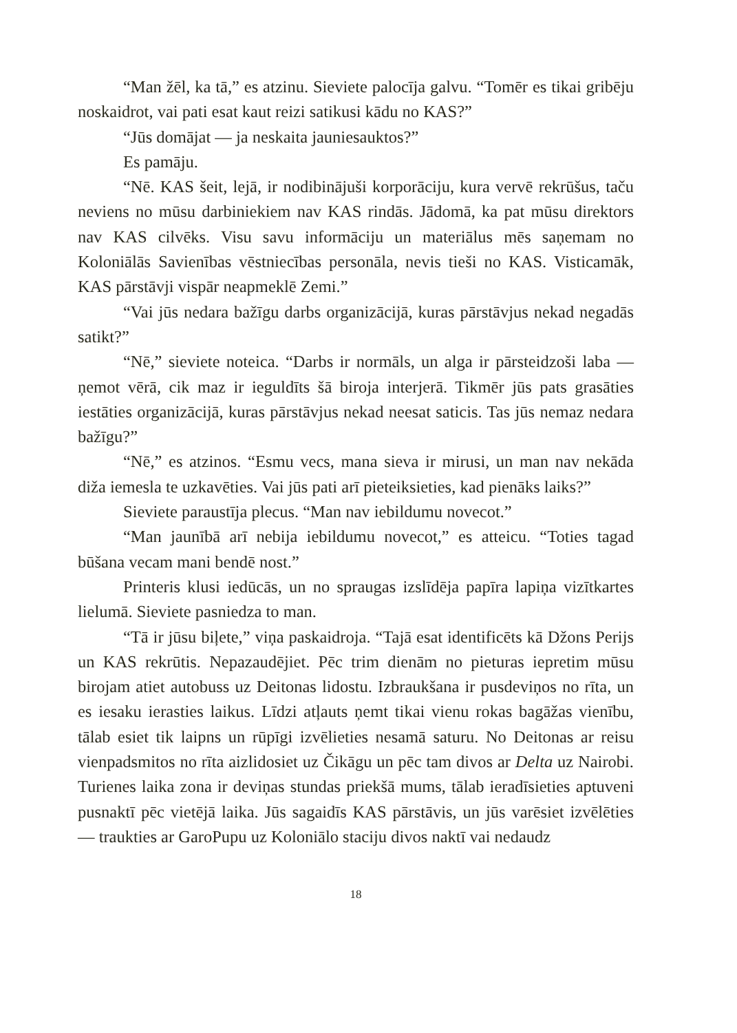“Man žēl, ka tā,” es atzinu. Sieviete palocīja galvu. “Tomēr es tikai gribēju noskaidrot, vai pati esat kaut reizi satikusi kādu no KAS?”
“Jūs domājat — ja neskaita jauniesauktos?”
Es pamāju.
“Nē. KAS šeit, lejā, ir nodibinājuši korporāciju, kura vervē rekrūšus, taču neviens no mūsu darbiniekiem nav KAS rindās. Jādomā, ka pat mūsu direktors nav KAS cilvēks. Visu savu informāciju un materiālus mēs saņemam no Koloniālās Savienības vēstniecības personāla, nevis tieši no KAS. Visticamāk, KAS pārstāvji vispār neapmeklē Zemi.”
“Vai jūs nedara bažīgu darbs organizācijā, kuras pārstāvjus nekad negadās satikt?”
“Nē,” sieviete noteica. “Darbs ir normāls, un alga ir pārsteidzoši laba — ņemot vērā, cik maz ir ieguldīts šā biroja interjerā. Tikmēr jūs pats grasāties iestāties organizācijā, kuras pārstāvjus nekad neesat saticis. Tas jūs nemaz nedara bažīgu?”
“Nē,” es atzinos. “Esmu vecs, mana sieva ir mirusi, un man nav nekāda diža iemesla te uzkavēties. Vai jūs pati arī pieteiksieties, kad pienāks laiks?”
Sieviete paraustīja plecus. “Man nav iebildumu novecot.”
“Man jaunībā arī nebija iebildumu novecot,” es atteicu. “Toties tagad būšana vecam mani bendē nost.”
Printeris klusi iedūcās, un no spraugas izslīdēja papīra lapiņa vizītkartes lielumā. Sieviete pasniedza to man.
“Tā ir jūsu biļete,” viņa paskaidroja. “Tajā esat identificēts kā Džons Perijs un KAS rekrūtis. Nepazaudējiet. Pēc trim dienām no pieturas iepretim mūsu birojam atiet autobuss uz Deitonas lidostu. Izbraukšana ir pusdeviņos no rīta, un es iesaku ierasties laikus. Līdzi atļauts ņemt tikai vienu rokas bagāžas vienību, tālab esiet tik laipns un rūpīgi izvēlieties nesamā saturu. No Deitonas ar reisu vienpadsmitos no rīta aizlidosiet uz Čikāgu un pēc tam divos ar Delta uz Nairobi. Turienes laika zona ir deviņas stundas priekšā mums, tālab ieradīsieties aptuveni pusnaktī pēc vietējā laika. Jūs sagaidīs KAS pārstāvis, un jūs varēsiet izvēlēties — traukties ar GaroPupu uz Koloniālo staciju divos naktī vai nedaudz
18